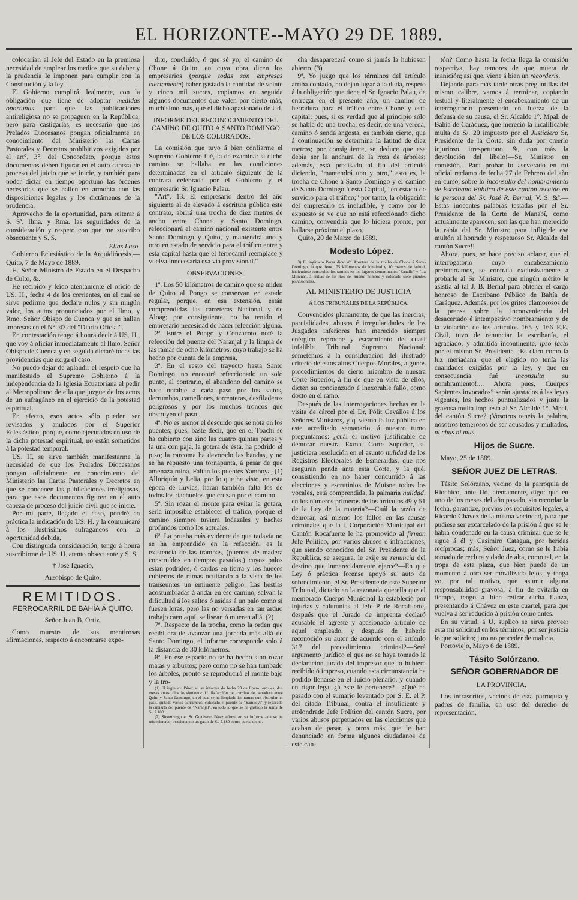EL HORIZONTE--MAYO 29 DE 1889.
colocarían al Jefe del Estado en la premiosa necesidad de emplear los medios que su deber y la prudencia le imponen para cumplir con la Constitución y la ley.
El Gobierno cumplirá, lealmente, con la obligación que tiene de adoptar medidas oportunas para que las publicaciones antireligiosa no se propaguen en la República; pero para castigarlas, es necesario que los Prelados Diocesanos pongan oficialmente en conocimiento del Ministerio las Cartas Pastorales y Decretos prohibitivos exigidos por el art°. 3°. del Concordato, porque estos documentos deben figurar en el auto cabeza de proceso del juicio que se inicie, y también para poder dictar en tiempo oportuno las órdenes necesarias que se hallen en armonía con las disposiciones legales y los dictámenes de la prudencia.
Aprovecho de la oportunidad, para reiterar á S. Sª. Ilma. y Rma. las seguridades de la consideración y respeto con que me suscribo obsecuente y S. S.
Elías Lazo.
Gobierno Eclesiástico de la Arquidiócesis.—Quito, 7 de Mayo de 1889.
H. Señor Ministro de Estado en el Despacho de Culto, &.
He recibido y leído atentamente el oficio de US. H., fecha 4 de los corrientes, en el cual se sirve pedirme que declare nulos y sin ningún valor, los autos pronunciados por el Ilmo. y Rmo. Señor Obispo de Cuenca y que se hallan impresos en el N°. 47 del "Diario Oficial".
En contestación tengo á honra decir á US. H., que voy á oficiar inmediatamente al Ilmo. Señor Obispo de Cuenca y en seguida dictaré todas las providencias que exiga el caso.
No puedo dejar de aplaudir el respeto que ha manifestado el Supremo Gobierno á la independencia de la Iglesia Ecuatoriana al pedir al Metropolitano de ella que juzgue de los actos de un sufragáneo en el ejercicio de la potestad espiritual.
En efecto, esos actos sólo pueden ser revisados y anulados por el Superior Eclesiástico; porque, como ejecutados en uso de la dicha potestad espiritual, no están sometidos á la potestad temporal.
US. H. se sirve también manifestarme la necesidad de que los Prelados Diocesanos pongan oficialmente en conocimiento del Ministerio las Cartas Pastorales y Decretos en que se condenen las publicaciones irreligiosas, para que esos documentos figuren en el auto cabeza de proceso del juicio civil que se inicie.
Por mi parte, llegado el caso, pondré en práctica la indicación de US. H. y la comunicaré á los Ilustrísimos sufragáneos con la oportunidad debida.
Con distinguida consideración, tengo á honra suscribirme de US. H. atento obsecuente y S. S.
† José Ignacio,
Arzobispo de Quito.
REMITIDOS.
FERROCARRIL DE BAHÍA Á QUITO.
Señor Juan B. Ortiz.
Como muestra de sus mentirosas afirmaciones, respecto á encontrarse expe-
dito, concluído, ó que sé yo, el camino de Chone á Quito, en cuya obra dicen los empresarios (porque todas son empresas ciertamente) haber gastado la cantidad de veinte y cinco mil sucres, copiamos en seguida algunos documentos que valen por cierto más, muchísimo más, que el dicho apasionado de Ud.
INFORME DEL RECONOCIMIENTO DEL CAMINO DE QUITO Á SANTO DOMINGO DE LOS COLORADOS.
La comisión que tuvo á bien confiarme el Supremo Gobierno fué, la de examinar si dicho camino se hallaba en las condiciones determinadas en el artículo siguiente de la contrata celebrada por el Gobierno y el empresario Sr. Ignacio Palau.
"Art°. 13. El empresario dentro del año siguiente al de elevado á escritura pública este contrato, abrirá una trocha de diez metros de ancho entre Chone y Santo Domingo, refeccionará el camino nacional existente entre Santo Domingo y Quito, y mantendrá uno y otro en estado de servicio para el tráfico entre y esta capital hasta que el ferrocarril reemplace y vuelva innecesaria esa vía provisional."
OBSERVACIONES.
1ª. Los 50 kilómetros de camino que se miden de Quito al Pongo se conservan en estado regular, porque, en esa extensión, están comprendidas las carreteras Nacional y de Aloag; por consiguiente, no ha tenido el empresario necesidad de hacer refección alguna.
2ª. Entre el Pongo y Conzacoto noté la refección del puente del Naranjal y la limpia de las ramas de ocho kilómetros, cuyo trabajo se ha hecho por cuenta de la empresa.
3ª. En el resto del trayecto hasta Santo Domingo, no encontré refeccionado un solo punto, al contrario, el abandono del camino se hace notable á cada paso por los saltos, derrumbos, camellones, torrenteras, desfiladeros peligrosos y por los muchos troncos que obstruyen el paso.
4ª. No es menor el descuido que se nota en los puentes; pues, baste decir, que en el Toachi se ha cubierto con zinc las cuatro quintas partes y la una con paja, la gotera de ésta, ha podrido el piso; la carcoma ha devorado las bandas, y no se ha repuesto una tornapunta, á pesar de que amenaza ruina. Faltan los puentes Yamboya, (1) Alluriquín y Lelia, por lo que he visto, en esta época de lluvias, harán también falta los de todos los riachuelos que cruzan por el camino.
5ª. Sin rozar el monte para evitar la gotera, sería imposible establecer el tráfico, porque el camino siempre tuviera lodazales y baches profundos como los actuales.
6ª. La prueba más evidente de que tadavía no se ha emprendido en la refacción, es la existencia de las trampas, (puentes de madera construídos en tiempos pasados,) cuyos palos estan podridos, ó caídos en tierra y los huecos cubiertos de ramas ocultando á la vista de los transeuntes un eminente peligro. Las bestias acostumbradas á andar en ese camino, salvan la dificultad á los saltos ó asidas á un palo como si fuesen loras, pero las no versadas en tan arduo trabajo caen aquí, se lisean ó mueren allá. (2)
7ª. Respecto de la trocha, como la orden que recibí era de avanzar una jornada más allá de Santo Domingo, el informe corresponde solo á la distancia de 30 kilómetros.
8ª. En ese espacio no se ha hecho sino rozar matas y arbustos; pero como no se han tumbado los árboles, pronto se reproducirá el monte bajo y la tro-
(1) El inginiero Pérez en su informe de fecha 23 de Enero; esto es, dos meses antes, dice lo siguiente: 1°. Refacción del camino de herradura entre Quito y Santo Domingo, en el cual se ha limpiado las ramas que obstruían el paso, quitado varios derrumbos, colocado el puente de "Yamboya" y reparado la cubierta del puente de "Naranjal", en todo lo que se ha gastado la suma de S/. 2.180....
(2) Sinembargo el Sr. Gualberto Pérez afirma en su Informe que se ha refeccionado, ocasionando un gasto de S/. 2.180 como queda dicho.
cha desaparecerá como si jamás la hubiesen abierto. (3)
9ª. Yo juzgo que los términos del artículo arriba copiado, no dejan lugar á la duda, respeto á la obligación que tiene el Sr. Ignacio Palau, de entregar en el presente año, un camino de herradura para el tráfico entre Chone y esta capital; pues, si es verdad que al principio sólo se habla de una trocha, es decir, de una vereda, camino ó senda angosta, es también cierto, que á continuación se determina la latitud de diez metros; por consiguiente, se deduce que esa debía ser la anchura de la roza de árboles; además, está precisado al fin del artículo diciendo, "mantendrá uno y otro," esto es, la trocha de Chone á Santo Domingo y el camino de Santo Domingo á esta Capital, "en estado de servicio para el tráfico;" por tanto, la obligación del empresario es ineludible, y como por lo expuesto se ve que no está refeccionado dicho camino, convendría que lo hiciera pronto, por hallarse próximo el plazo.
Quito, 20 de Marzo de 1889.
Modesto López.
3) El inginiero Peres dice: 4°. Apertura de la trocha de Chone á Santo Domingo, la que tiene 175 kilómetros de longitud y 10 metros de latitud, habiéndose construido los tambos en los lugares denominados "Zapallo" y "La Morena", á orillas de los ríos del mismo nombre y colocado siete puentes provisionales.
AL MINISTERIO DE JUSTICIA
Á LOS TRIBUNALES DE LA REPÚBLICA.
Convencidos plenamente, de que las inercias, parcialidades, abusos é irregularidades de los Juzgados inferiores han merecido siempre enérgico reproche y escarmiento del cuasi infalible Tribunal Supremo Nacional; sometemos á la consideración del ilustrado criterio de estos altos Cuerpos Morales, algunos procedimientos de cierto miembro de nuestra Corte Superior, á fin de que en vista de ellos, dicten su concienzudo é inexorable fallo, como docto en el ramo.
Después de las interrogaciones hechas en la visita de cárcel por el Dr. Pólit Cevállos á los Señores Ministros, y q' vieron la luz pública en este acreditado semanario, á nuestro turno preguntamos: ¿cuál el motivo justificable de demorar nuestra Exma. Corte Superior, su justiciera resolución en el asunto nulidad de los Registros Electorales de Esmeraldas, que nos aseguran pende ante esta Corte, y la qué, consistiendo en no haber concurrido á las elecciones y escrutinios de Muisne todos los vocales, está comprendida, la palmaria nulidad, en los números primeros de los artículos 49 y 51 de la Ley de la materia?—Cuál la razón de demorar, así mismo los fallos en las causas criminales que la I. Corporación Municipal del Cantón Rocafuerte le ha promovido al firmon Jefe Político, por varios abusos é infracciones, que siendo conocidos del Sr. Presidente de la República, se asegura, le exije su renuncia del destino que inmerecidamente ejerce?—En que Ley ó práctica forense apoyó su auto de sobrecimiento, el Sr. Presidente de este Superior Tribunal, dictado en la razonada querella que el memorado Cuerpo Municipal la estableció por injurias y calumnias al Jefe P. de Rocafuerte, después que el Jurado de imprenta declaró acusable el agreste y apasionado artículo de aquel empleado, y después de haberle reconocido su autor de acuerdo con el artículo 317 del procedimiento criminal?—Será argumento jurídico el que no se haya tomado la declaración jurada del impresor que lo hubiera recibido ó impreso, cuando esta circunstancia ha podido llenarse en el Juicio plenario, y cuando en rigor legal ¿á éste le pertenece?—¿Qué ha pasado con el sumario levantado por S. E. el P. del citado Tribunal, contra el insuficiente y atolondrado Jefe Político del cantón Sucre, por varios abusos perpetrados en las elecciones que acaban de pasar, y otros más, que le han denunciado en forma algunos ciudadanos de este can-
tón? Como hasta la fecha llega la comisión respectiva, hay temores de que muera de inanición; así que, viene á bien un recorderis.
Dejando para más tarde otras preguntillas del mismo calibre, vamos á terminar, copiando testual y literalmente el encabezamiento de un interrogatorio presentado en fuerza de la defensa de su causa, el Sr. Alcalde 1°. Mpal. de Bahía de Caráquez, que mereció la incalificable multa de S/. 20 impuesto por el Justiciero Sr. Presidente de la Corte, sin duda por creerlo injurioso, irrespetuono, &, con más la devolución del libelo!—Sr. Ministro en comisión.—Para probar lo aseverado en mi oficial reclamo de fecha 27 de Febrero del año en curso, sobre lo inconsulto del nombramiento de Escribano Público de este cantón recaído en la persona del Sr. José R. Bernal, V. S. &ª.—Estas inocentes palabras testadas por el Sr. Presidente de la Corte de Manabí, como actualmente aparecen, son las que han merecido la rabia del Sr. Ministro para infligirle ese multón al honrado y respetuoso Sr. Alcalde del cantón Sucre!!
Ahora, pues, se hace preciso aclarar, que el interrogatorio cuyo encabezamiento preintertamos, se contraía exclusivamente á probarle al Sr. Ministro, que ningún mérito le asistía al tal J. B. Bernal para obtener el cargo honroso de Escribano Público de Bahía de Caráquez. Además, por los gritos clamorosos de la prensa sobre la inconveniencia del desacertado é intempestivo nombramiento y de la violación de los artículos 165 y 166 E.E. Civil, tuvo de renunciar la escribanía, el agraciado, y admitida incontinente, ipso facto por el mismo Sr. Presidente. ¡Es claro como la luz meriadana que el elegido no tenía las cualidades exigidas por la ley, y que en consecuencia fué inconsulto su nombramiento!.... Ahora pues, Cuerpos Sapientes invocados? serán ajustados á las leyes vigentes, los hechos puntualizados y justa la gravosa multa impuesta al Sr. Alcalde 1°. Mpal. del cantón Sucre? ¡Vosotros teneis la palabra, nosotros temerosos de ser acusados y multados, ni chus ni mus.
Hijos de Sucre.
Mayo, 25 de 1889.
SEÑOR JUEZ DE LETRAS.
Tásito Solórzano, vecino de la parroquia de Riochico, ante Ud. atentamente, digo: que en uno de los meses del año pasado, sin recordar la fecha, garantizé, previos los requisitos legales, á Ricardo Chávez de la misma vecindad, para que pudiese ser excarcelado de la prisión á que se le había condenado en la causa criminal que se le sigue á él y Casimiro Catagua, por heridas recíprocas; más, Señor Juez, como se le había tomado de recluta y dado de alta, como tal, en la tropa de esta plaza, que bien puede de un momento á otro ser movilizada lejos, y tenga yo, por tal motivo, que asumir alguna responsabilidad gravosa; á fin de evitarla en tiempo, tengo á bien retirar dicha fianza, presentando á Chávez en este cuartel, para que vuelva á ser reducido á prisión como antes.
En su virtud, á U. suplico se sirva proveer esta mi solicitud en los términos, por ser justicia lo que solicito; juro no proceder de malicia.
Portoviejo, Mayo 6 de 1889.
Tásito Solórzano.
SEÑOR GOBERNADOR DE
LA PROVINCIA.
Los infrascritos, vecinos de esta parroquia y padres de familia, en uso del derecho de representación,